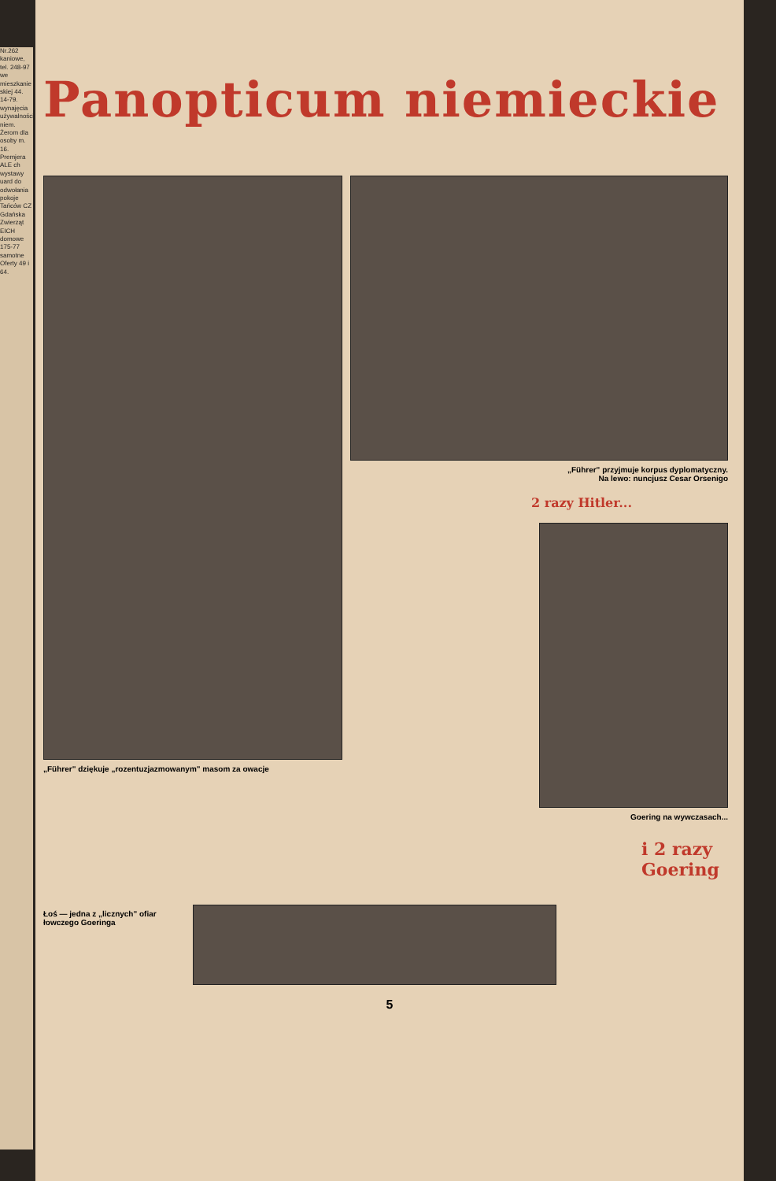Nr.262 kaniowe, tel. 248-97 we mieszkanie skiej 44. 14-79. wynajęcia używalności niem. Żerom dla osoby m. 16. Premjera ALE ch wystawy uard do odwołania pokoje Tańców CZ Gdańska Zwierząt EICH domowe 175-77 samotne Oferty 49 i 64.
Panopticum niemieckie
„Führer" dziękuje „rozentuzjazmowanym" masom za owacje
„Führer" przyjmuje korpus dyplomatyczny.
Na lewo: nuncjusz Cesar Orsenigo
2 razy Hitler...
Goering na wywczasach...
i 2 razy Goering
Łoś — jedna z „licznych" ofiar łowczego Goeringa
5